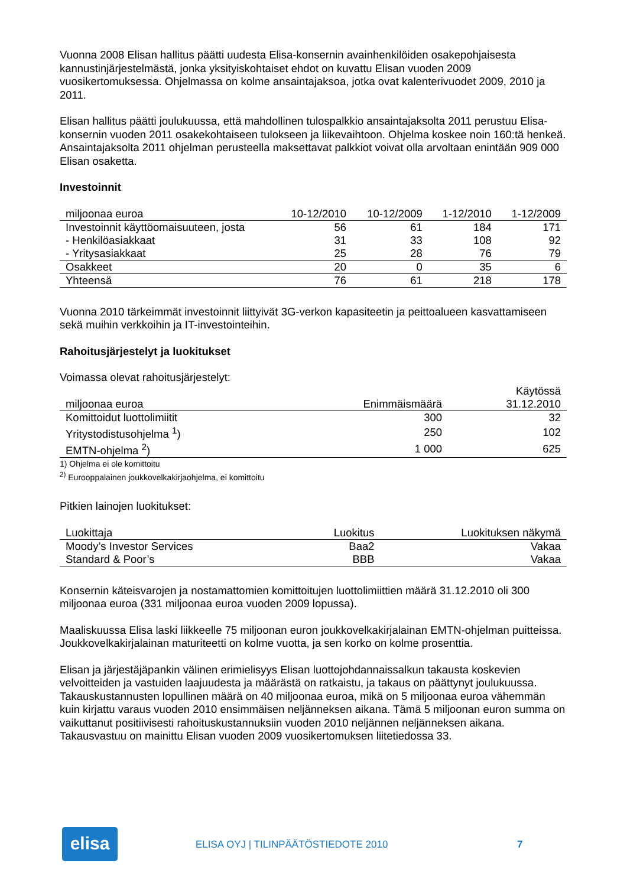Vuonna 2008 Elisan hallitus päätti uudesta Elisa-konsernin avainhenkilöiden osakepohjaisesta kannustinjärjestelmästä, jonka yksityiskohtaiset ehdot on kuvattu Elisan vuoden 2009 vuosikertomuksessa. Ohjelmassa on kolme ansaintajaksoa, jotka ovat kalenterivuodet 2009, 2010 ja 2011.
Elisan hallitus päätti joulukuussa, että mahdollinen tulospalkkio ansaintajaksolta 2011 perustuu Elisa-konsernin vuoden 2011 osakekohtaiseen tulokseen ja liikevaihtoon. Ohjelma koskee noin 160:tä henkeä. Ansaintajaksolta 2011 ohjelman perusteella maksettavat palkkiot voivat olla arvoltaan enintään 909 000 Elisan osaketta.
Investoinnit
| miljoonaa euroa | 10-12/2010 | 10-12/2009 | 1-12/2010 | 1-12/2009 |
| --- | --- | --- | --- | --- |
| Investoinnit käyttöomaisuuteen, josta | 56 | 61 | 184 | 171 |
| - Henkilöasiakkaat | 31 | 33 | 108 | 92 |
| - Yritysasiakkaat | 25 | 28 | 76 | 79 |
| Osakkeet | 20 | 0 | 35 | 6 |
| Yhteensä | 76 | 61 | 218 | 178 |
Vuonna 2010 tärkeimmät investoinnit liittyivät 3G-verkon kapasiteetin ja peittoalueen kasvattamiseen sekä muihin verkkoihin ja IT-investointeihin.
Rahoitusjärjestelyt ja luokitukset
Voimassa olevat rahoitusjärjestelyt:
| miljoonaa euroa | Enimmäismäärä | Käytössä 31.12.2010 |
| --- | --- | --- |
| Komittoidut luottolimiitit | 300 | 32 |
| Yritystodistusohjelma <sup>1</sup>) | 250 | 102 |
| EMTN-ohjelma <sup>2</sup>) | 1 000 | 625 |
1) Ohjelma ei ole komittoitu
<sup>2)</sup> Eurooppalainen joukkovelkakirjaohjelma, ei komittoitu
Pitkien lainojen luokitukset:
| Luokittaja | Luokitus | Luokituksen näkymä |
| --- | --- | --- |
| Moody’s Investor Services | Baa2 | Vakaa |
| Standard & Poor’s | BBB | Vakaa |
Konsernin käteisvarojen ja nostamattomien komittoitujen luottolimiittien määrä 31.12.2010 oli 300 miljoonaa euroa (331 miljoonaa euroa vuoden 2009 lopussa).
Maaliskuussa Elisa laski liikkeelle 75 miljoonan euron joukkovelkakirjalainan EMTN-ohjelman puitteissa. Joukkovelkakirjalainan maturiteetti on kolme vuotta, ja sen korko on kolme prosenttia.
Elisan ja järjestäjäpankin välinen erimielisyys Elisan luottojohdannaissalkun takausta koskevien velvoitteiden ja vastuiden laajuudesta ja määrästä on ratkaistu, ja takaus on päättynyt joulukuussa. Takauskustannusten lopullinen määrä on 40 miljoonaa euroa, mikä on 5 miljoonaa euroa vähemmän kuin kirjattu varaus vuoden 2010 ensimmäisen neljänneksen aikana. Tämä 5 miljoonan euron summa on vaikuttanut positiivisesti rahoituskustannuksiin vuoden 2010 neljännen neljänneksen aikana. Takausvastuu on mainittu Elisan vuoden 2009 vuosikertomuksen liitetiedossa 33.
elisa
ELISA OYJ | TILINPÄÄTÖSTIEDOTE 2010
7